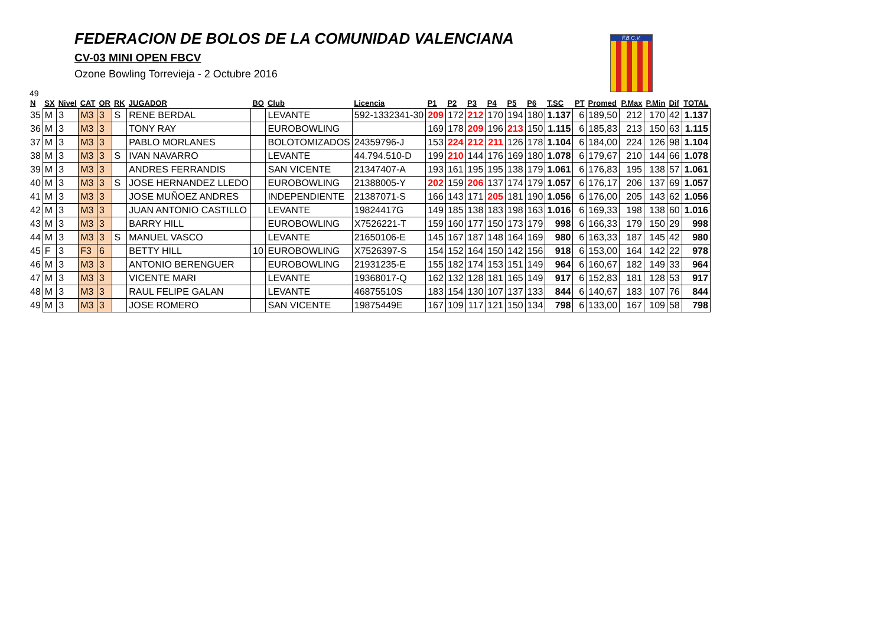FEDERACION DE BOLOS DE LA COMUNIDAD VALENCIANA
CV-03 MINI OPEN FBCV
Ozone Bowling Torrevieja - 2 Octubre 2016
F.B.C.V.
49
| N | SX | Nivel | CAT | OR | RK | JUGADOR | BO | Club | Licencia | P1 | P2 | P3 | P4 | P5 | P6 | T.SC | PT | Promed | P.Max | P.Min | Dif | TOTAL |
| --- | --- | --- | --- | --- | --- | --- | --- | --- | --- | --- | --- | --- | --- | --- | --- | --- | --- | --- | --- | --- | --- | --- |
| 35 | M | 3 | M3 | 3 | S | RENE BERDAL | | LEVANTE | 592-1332341-30 | 209 | 172 | 212 | 170 | 194 | 180 | 1.137 | 6 | 189,50 | 212 | 170 | 42 | 1.137 |
| 36 | M | 3 | M3 | 3 | | TONY RAY | | EUROBOWLING | | 169 | 178 | 209 | 196 | 213 | 150 | 1.115 | 6 | 185,83 | 213 | 150 | 63 | 1.115 |
| 37 | M | 3 | M3 | 3 | | PABLO MORLANES | | BOLOTOMIZADOS | 24359796-J | 153 | 224 | 212 | 211 | 126 | 178 | 1.104 | 6 | 184,00 | 224 | 126 | 98 | 1.104 |
| 38 | M | 3 | M3 | 3 | S | IVAN NAVARRO | | LEVANTE | 44.794.510-D | 199 | 210 | 144 | 176 | 169 | 180 | 1.078 | 6 | 179,67 | 210 | 144 | 66 | 1.078 |
| 39 | M | 3 | M3 | 3 | | ANDRES FERRANDIS | | SAN VICENTE | 21347407-A | 193 | 161 | 195 | 195 | 138 | 179 | 1.061 | 6 | 176,83 | 195 | 138 | 57 | 1.061 |
| 40 | M | 3 | M3 | 3 | S | JOSE HERNANDEZ LLEDO | | EUROBOWLING | 21388005-Y | 202 | 159 | 206 | 137 | 174 | 179 | 1.057 | 6 | 176,17 | 206 | 137 | 69 | 1.057 |
| 41 | M | 3 | M3 | 3 | | JOSE MUÑOEZ ANDRES | | INDEPENDIENTE | 21387071-S | 166 | 143 | 171 | 205 | 181 | 190 | 1.056 | 6 | 176,00 | 205 | 143 | 62 | 1.056 |
| 42 | M | 3 | M3 | 3 | | JUAN ANTONIO CASTILLO | | LEVANTE | 19824417G | 149 | 185 | 138 | 183 | 198 | 163 | 1.016 | 6 | 169,33 | 198 | 138 | 60 | 1.016 |
| 43 | M | 3 | M3 | 3 | | BARRY HILL | | EUROBOWLING | X7526221-T | 159 | 160 | 177 | 150 | 173 | 179 | 998 | 6 | 166,33 | 179 | 150 | 29 | 998 |
| 44 | M | 3 | M3 | 3 | S | MANUEL VASCO | | LEVANTE | 21650106-E | 145 | 167 | 187 | 148 | 164 | 169 | 980 | 6 | 163,33 | 187 | 145 | 42 | 980 |
| 45 | F | 3 | F3 | 6 | | BETTY HILL | 10 | EUROBOWLING | X7526397-S | 154 | 152 | 164 | 150 | 142 | 156 | 918 | 6 | 153,00 | 164 | 142 | 22 | 978 |
| 46 | M | 3 | M3 | 3 | | ANTONIO BERENGUER | | EUROBOWLING | 21931235-E | 155 | 182 | 174 | 153 | 151 | 149 | 964 | 6 | 160,67 | 182 | 149 | 33 | 964 |
| 47 | M | 3 | M3 | 3 | | VICENTE MARI | | LEVANTE | 19368017-Q | 162 | 132 | 128 | 181 | 165 | 149 | 917 | 6 | 152,83 | 181 | 128 | 53 | 917 |
| 48 | M | 3 | M3 | 3 | | RAUL FELIPE GALAN | | LEVANTE | 46875510S | 183 | 154 | 130 | 107 | 137 | 133 | 844 | 6 | 140,67 | 183 | 107 | 76 | 844 |
| 49 | M | 3 | M3 | 3 | | JOSE ROMERO | | SAN VICENTE | 19875449E | 167 | 109 | 117 | 121 | 150 | 134 | 798 | 6 | 133,00 | 167 | 109 | 58 | 798 |